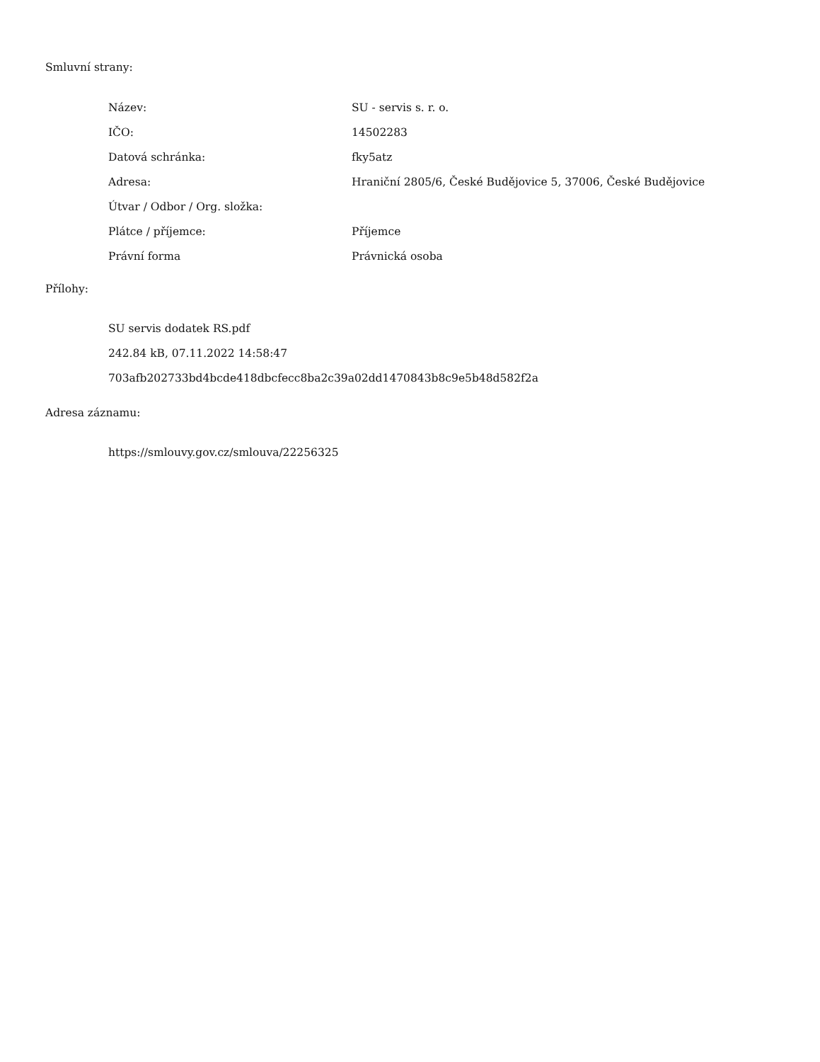Smluvní strany:
| Název: | SU - servis s. r. o. |
| IČO: | 14502283 |
| Datová schránka: | fky5atz |
| Adresa: | Hraniční 2805/6, České Budějovice 5, 37006, České Budějovice |
| Útvar / Odbor / Org. složka: | |
| Plátce / příjemce: | Příjemce |
| Právní forma | Právnická osoba |
Přílohy:
SU servis dodatek RS.pdf
242.84 kB, 07.11.2022 14:58:47
703afb202733bd4bcde418dbcfecc8ba2c39a02dd1470843b8c9e5b48d582f2a
Adresa záznamu:
https://smlouvy.gov.cz/smlouva/22256325